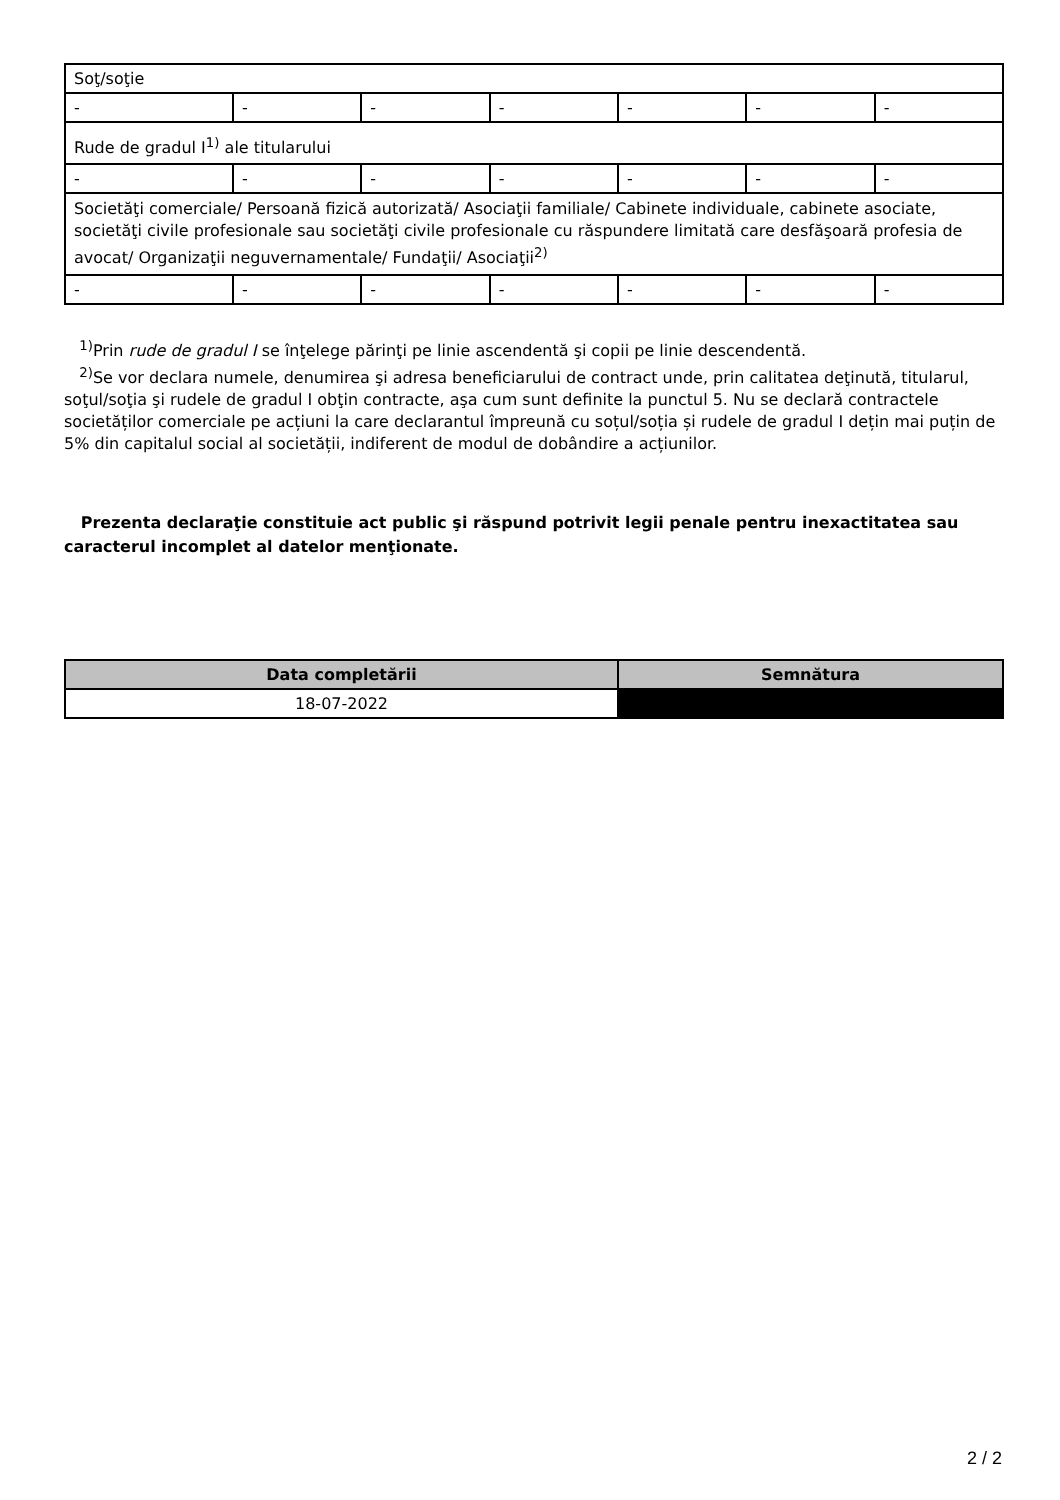| Soţ/soţie | | | | | | |
| - | - | - | - | - | - | - |
| Rude de gradul I<sup>1)</sup> ale titularului | | | | | | |
| - | - | - | - | - | - | - |
| Societăţi comerciale/ Persoană fizică autorizată/ Asociaţii familiale/ Cabinete individuale, cabinete asociate, societăţi civile profesionale sau societăţi civile profesionale cu răspundere limitată care desfăşoară profesia de avocat/ Organizaţii neguvernamentale/ Fundaţii/ Asociaţii<sup>2)</sup> | | | | | | |
| - | - | - | - | - | - | - |
<sup>1)</sup> Prin rude de gradul I se înţelege părinţi pe linie ascendentă şi copii pe linie descendentă.
<sup>2)</sup> Se vor declara numele, denumirea şi adresa beneficiarului de contract unde, prin calitatea deţinută, titularul, soţul/soţia şi rudele de gradul I obţin contracte, aşa cum sunt definite la punctul 5. Nu se declară contractele societăților comerciale pe acțiuni la care declarantul împreună cu soțul/soția și rudele de gradul I dețin mai puțin de 5% din capitalul social al societății, indiferent de modul de dobândire a acțiunilor.
Prezenta declaraţie constituie act public şi răspund potrivit legii penale pentru inexactitatea sau caracterul incomplet al datelor menţionate.
| Data completării | Semnătura |
| --- | --- |
| 18-07-2022 | |
2 / 2